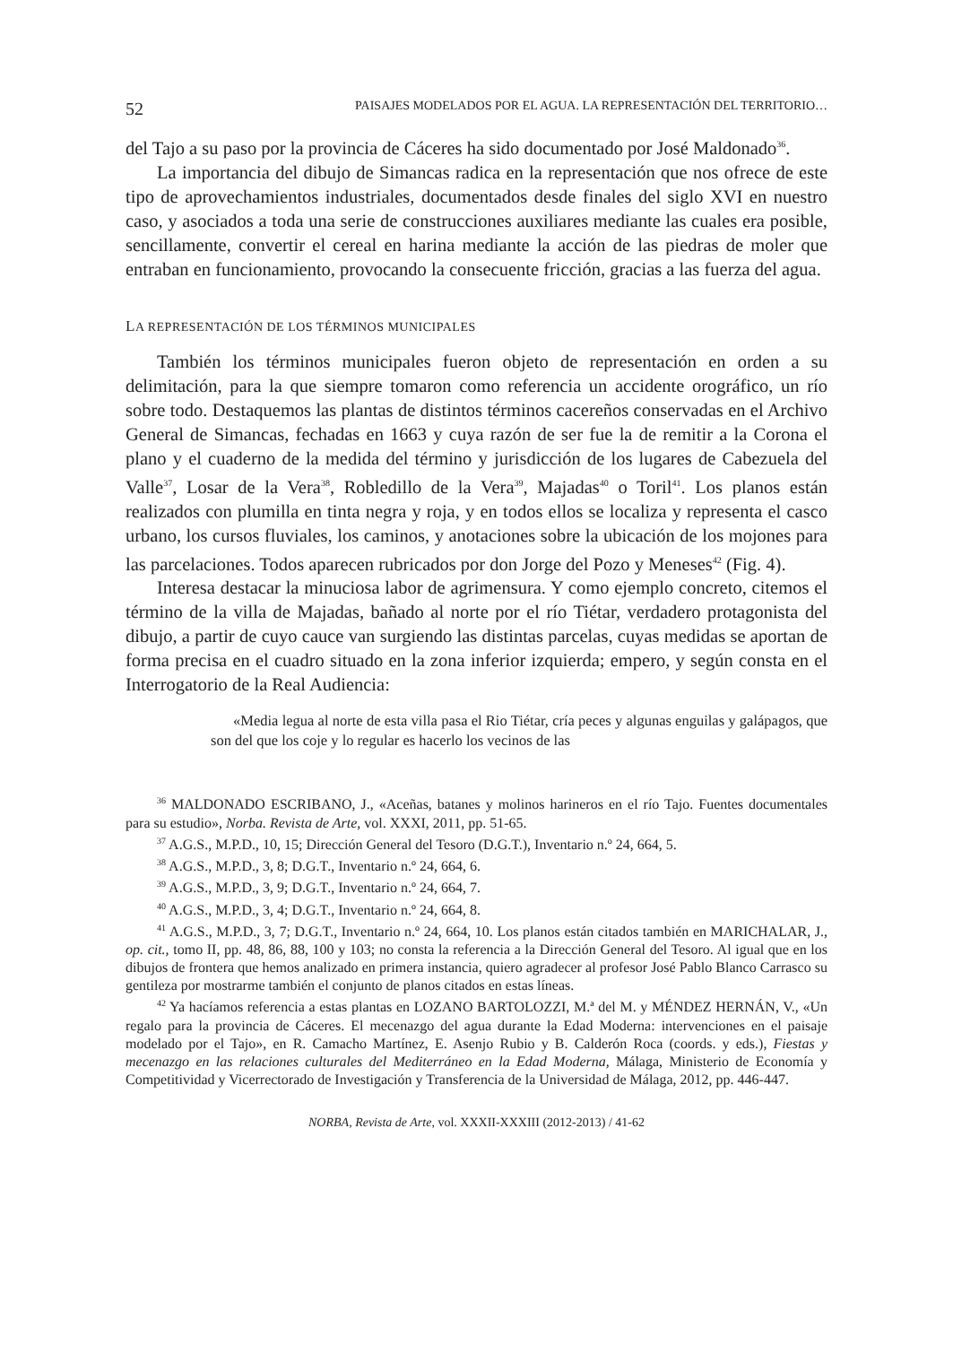52 PAISAJES MODELADOS POR EL AGUA. LA REPRESENTACIÓN DEL TERRITORIO…
del Tajo a su paso por la provincia de Cáceres ha sido documentado por José Maldonado<sup>36</sup>.
La importancia del dibujo de Simancas radica en la representación que nos ofrece de este tipo de aprovechamientos industriales, documentados desde finales del siglo XVI en nuestro caso, y asociados a toda una serie de construcciones auxiliares mediante las cuales era posible, sencillamente, convertir el cereal en harina mediante la acción de las piedras de moler que entraban en funcionamiento, provocando la consecuente fricción, gracias a las fuerza del agua.
LA REPRESENTACIÓN DE LOS TÉRMINOS MUNICIPALES
También los términos municipales fueron objeto de representación en orden a su delimitación, para la que siempre tomaron como referencia un accidente orográfico, un río sobre todo. Destaquemos las plantas de distintos términos cacereños conservadas en el Archivo General de Simancas, fechadas en 1663 y cuya razón de ser fue la de remitir a la Corona el plano y el cuaderno de la medida del término y jurisdicción de los lugares de Cabezuela del Valle<sup>37</sup>, Losar de la Vera<sup>38</sup>, Robledillo de la Vera<sup>39</sup>, Majadas<sup>40</sup> o Toril<sup>41</sup>. Los planos están realizados con plumilla en tinta negra y roja, y en todos ellos se localiza y representa el casco urbano, los cursos fluviales, los caminos, y anotaciones sobre la ubicación de los mojones para las parcelaciones. Todos aparecen rubricados por don Jorge del Pozo y Meneses<sup>42</sup> (Fig. 4).
Interesa destacar la minuciosa labor de agrimensura. Y como ejemplo concreto, citemos el término de la villa de Majadas, bañado al norte por el río Tiétar, verdadero protagonista del dibujo, a partir de cuyo cauce van surgiendo las distintas parcelas, cuyas medidas se aportan de forma precisa en el cuadro situado en la zona inferior izquierda; empero, y según consta en el Interrogatorio de la Real Audiencia:
«Media legua al norte de esta villa pasa el Rio Tiétar, cría peces y algunas enguilas y galápagos, que son del que los coje y lo regular es hacerlo los vecinos de las
<sup>36</sup> MALDONADO ESCRIBANO, J., «Aceñas, batanes y molinos harineros en el río Tajo. Fuentes documentales para su estudio», Norba. Revista de Arte, vol. XXXI, 2011, pp. 51-65.
<sup>37</sup> A.G.S., M.P.D., 10, 15; Dirección General del Tesoro (D.G.T.), Inventario n.º 24, 664, 5.
<sup>38</sup> A.G.S., M.P.D., 3, 8; D.G.T., Inventario n.º 24, 664, 6.
<sup>39</sup> A.G.S., M.P.D., 3, 9; D.G.T., Inventario n.º 24, 664, 7.
<sup>40</sup> A.G.S., M.P.D., 3, 4; D.G.T., Inventario n.º 24, 664, 8.
<sup>41</sup> A.G.S., M.P.D., 3, 7; D.G.T., Inventario n.º 24, 664, 10. Los planos están citados también en MARICHALAR, J., op. cit., tomo II, pp. 48, 86, 88, 100 y 103; no consta la referencia a la Dirección General del Tesoro. Al igual que en los dibujos de frontera que hemos analizado en primera instancia, quiero agradecer al profesor José Pablo Blanco Carrasco su gentileza por mostrarme también el conjunto de planos citados en estas líneas.
<sup>42</sup> Ya hacíamos referencia a estas plantas en LOZANO BARTOLOZZI, M.ª del M. y MÉNDEZ HERNÁN, V., «Un regalo para la provincia de Cáceres. El mecenazgo del agua durante la Edad Moderna: intervenciones en el paisaje modelado por el Tajo», en R. Camacho Martínez, E. Asenjo Rubio y B. Calderón Roca (coords. y eds.), Fiestas y mecenazgo en las relaciones culturales del Mediterráneo en la Edad Moderna, Málaga, Ministerio de Economía y Competitividad y Vicerrectorado de Investigación y Transferencia de la Universidad de Málaga, 2012, pp. 446-447.
NORBA, Revista de Arte, vol. XXXII-XXXIII (2012-2013) / 41-62